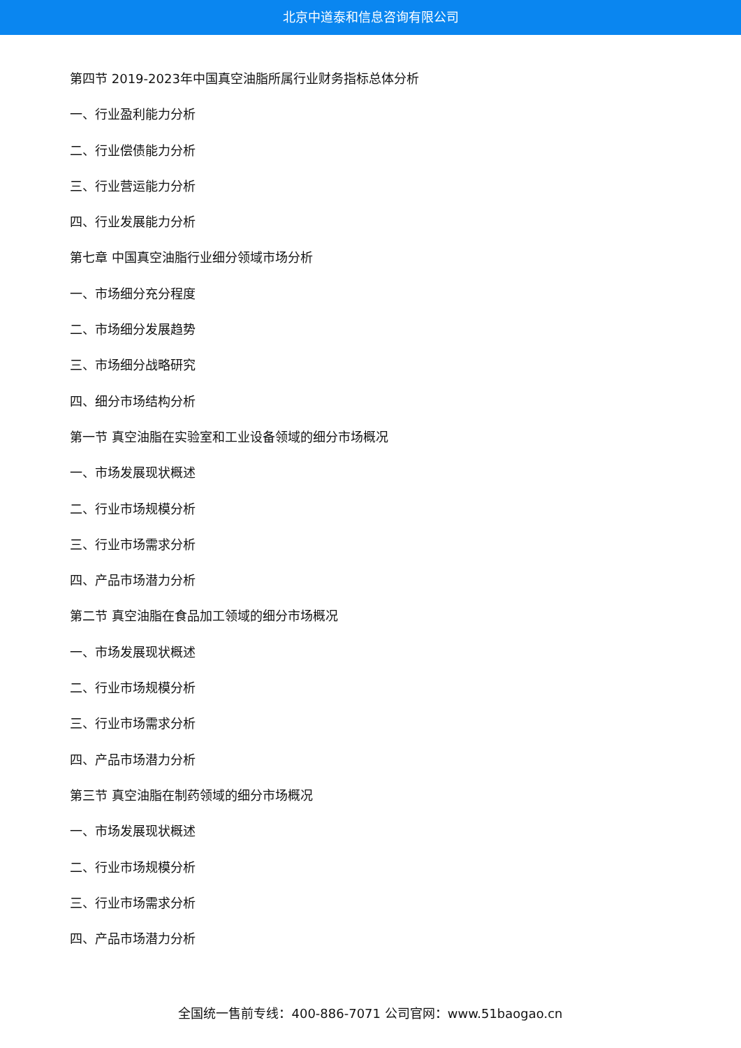北京中道泰和信息咨询有限公司
第四节 2019-2023年中国真空油脂所属行业财务指标总体分析
一、行业盈利能力分析
二、行业偿债能力分析
三、行业营运能力分析
四、行业发展能力分析
第七章 中国真空油脂行业细分领域市场分析
一、市场细分充分程度
二、市场细分发展趋势
三、市场细分战略研究
四、细分市场结构分析
第一节 真空油脂在实验室和工业设备领域的细分市场概况
一、市场发展现状概述
二、行业市场规模分析
三、行业市场需求分析
四、产品市场潜力分析
第二节 真空油脂在食品加工领域的细分市场概况
一、市场发展现状概述
二、行业市场规模分析
三、行业市场需求分析
四、产品市场潜力分析
第三节 真空油脂在制药领域的细分市场概况
一、市场发展现状概述
二、行业市场规模分析
三、行业市场需求分析
四、产品市场潜力分析
全国统一售前专线：400-886-7071 公司官网：www.51baogao.cn